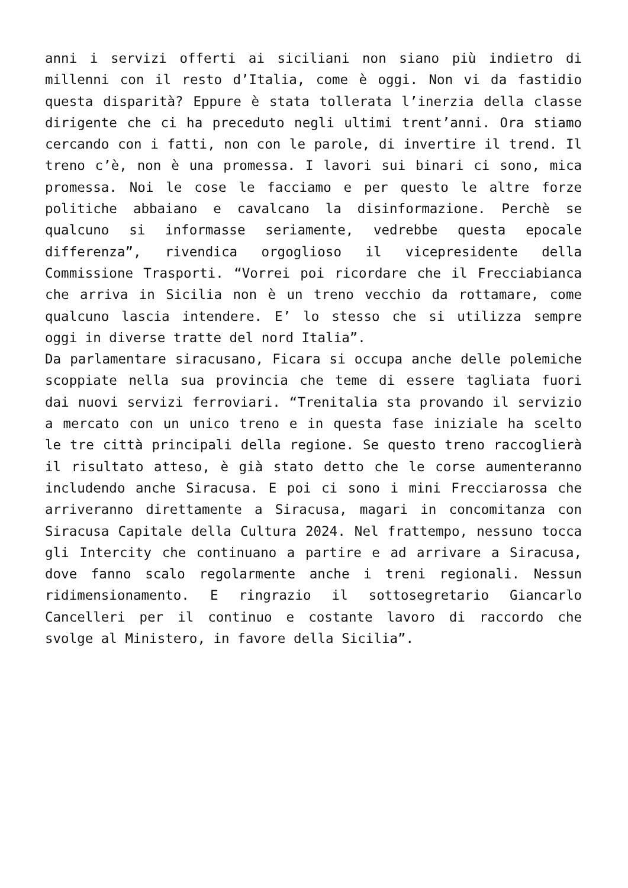anni i servizi offerti ai siciliani non siano più indietro di millenni con il resto d’Italia, come è oggi. Non vi da fastidio questa disparità? Eppure è stata tollerata l’inerzia della classe dirigente che ci ha preceduto negli ultimi trent’anni. Ora stiamo cercando con i fatti, non con le parole, di invertire il trend. Il treno c’è, non è una promessa. I lavori sui binari ci sono, mica promessa. Noi le cose le facciamo e per questo le altre forze politiche abbaiano e cavalcano la disinformazione. Perchè se qualcuno si informasse seriamente, vedrebbe questa epocale differenza”, rivendica orgoglioso il vicepresidente della Commissione Trasporti. “Vorrei poi ricordare che il Frecciabianca che arriva in Sicilia non è un treno vecchio da rottamare, come qualcuno lascia intendere. E’ lo stesso che si utilizza sempre oggi in diverse tratte del nord Italia”.
Da parlamentare siracusano, Ficara si occupa anche delle polemiche scoppiate nella sua provincia che teme di essere tagliata fuori dai nuovi servizi ferroviari. “Trenitalia sta provando il servizio a mercato con un unico treno e in questa fase iniziale ha scelto le tre città principali della regione. Se questo treno raccoglierà il risultato atteso, è già stato detto che le corse aumenteranno includendo anche Siracusa. E poi ci sono i mini Frecciarossa che arriveranno direttamente a Siracusa, magari in concomitanza con Siracusa Capitale della Cultura 2024. Nel frattempo, nessuno tocca gli Intercity che continuano a partire e ad arrivare a Siracusa, dove fanno scalo regolarmente anche i treni regionali. Nessun ridimensionamento. E ringrazio il sottosegretario Giancarlo Cancelleri per il continuo e costante lavoro di raccordo che svolge al Ministero, in favore della Sicilia”.